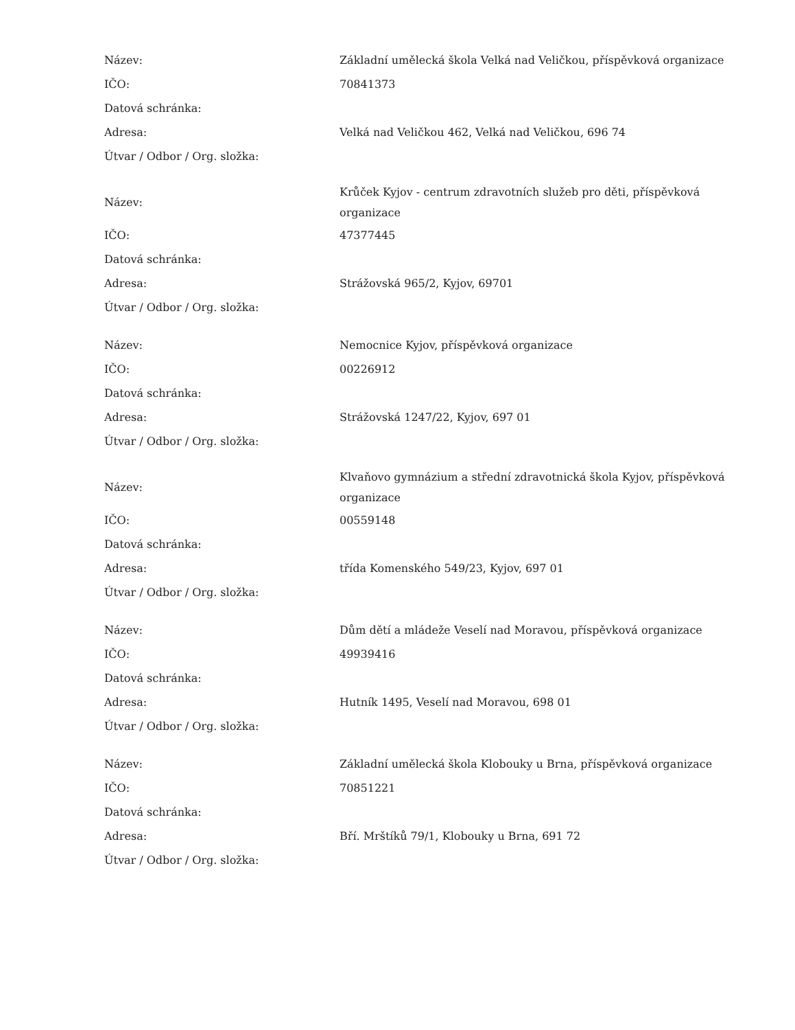| Název: | Základní umělecká škola Velká nad Veličkou, příspěvková organizace |
| IČO: | 70841373 |
| Datová schránka: | |
| Adresa: | Velká nad Veličkou 462, Velká nad Veličkou, 696 74 |
| Útvar / Odbor / Org. složka: | |
| Název: | Krůček Kyjov - centrum zdravotních služeb pro děti, příspěvková organizace |
| IČO: | 47377445 |
| Datová schránka: | |
| Adresa: | Strážovská 965/2, Kyjov, 69701 |
| Útvar / Odbor / Org. složka: | |
| Název: | Nemocnice Kyjov, příspěvková organizace |
| IČO: | 00226912 |
| Datová schránka: | |
| Adresa: | Strážovská 1247/22, Kyjov, 697 01 |
| Útvar / Odbor / Org. složka: | |
| Název: | Klvaňovo gymnázium a střední zdravotnická škola Kyjov, příspěvková organizace |
| IČO: | 00559148 |
| Datová schránka: | |
| Adresa: | třída Komenského 549/23, Kyjov, 697 01 |
| Útvar / Odbor / Org. složka: | |
| Název: | Dům dětí a mládeže Veselí nad Moravou, příspěvková organizace |
| IČO: | 49939416 |
| Datová schránka: | |
| Adresa: | Hutník 1495, Veselí nad Moravou, 698 01 |
| Útvar / Odbor / Org. složka: | |
| Název: | Základní umělecká škola Klobouky u Brna, příspěvková organizace |
| IČO: | 70851221 |
| Datová schránka: | |
| Adresa: | Bří. Mrštíků 79/1, Klobouky u Brna, 691 72 |
| Útvar / Odbor / Org. složka: | |